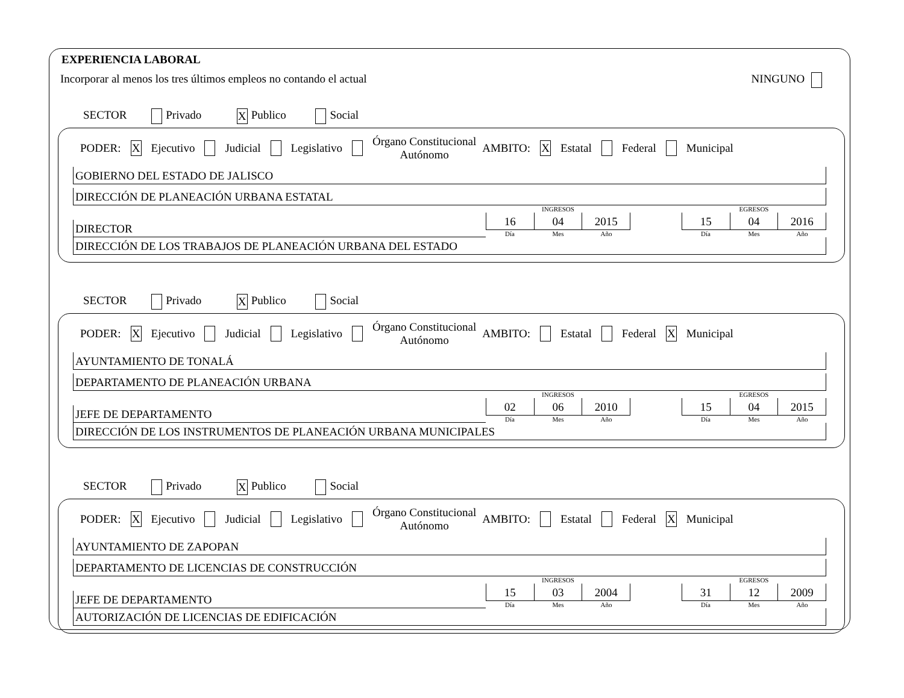EXPERIENCIA LABORAL
Incorporar al menos los tres últimos empleos no contando el actual NINGUNO
SECTOR Privado X Publico Social
PODER: X Ejecutivo Judicial Legislativo Órgano Constitucional
Autónomo AMBITO: X Estatal Federal Municipal
GOBIERNO DEL ESTADO DE JALISCO
DIRECCIÓN DE PLANEACIÓN URBANA ESTATAL
DIRECTOR
INGRESOS
16 04 2015
Día Mes Año
EGRESOS
15 04 2016
Día Mes Año
DIRECCIÓN DE LOS TRABAJOS DE PLANEACIÓN URBANA DEL ESTADO
SECTOR Privado X Publico Social
PODER: X Ejecutivo Judicial Legislativo Órgano Constitucional
Autónomo AMBITO: Estatal Federal X Municipal
AYUNTAMIENTO DE TONALÁ
DEPARTAMENTO DE PLANEACIÓN URBANA
JEFE DE DEPARTAMENTO
INGRESOS
02 06 2010
Día Mes Año
EGRESOS
15 04 2015
Día Mes Año
DIRECCIÓN DE LOS INSTRUMENTOS DE PLANEACIÓN URBANA MUNICIPALES
SECTOR Privado X Publico Social
PODER: X Ejecutivo Judicial Legislativo Órgano Constitucional
Autónomo AMBITO: Estatal Federal X Municipal
AYUNTAMIENTO DE ZAPOPAN
DEPARTAMENTO DE LICENCIAS DE CONSTRUCCIÓN
JEFE DE DEPARTAMENTO
INGRESOS
15 03 2004
Día Mes Año
EGRESOS
31 12 2009
Día Mes Año
AUTORIZACIÓN DE LICENCIAS DE EDIFICACIÓN